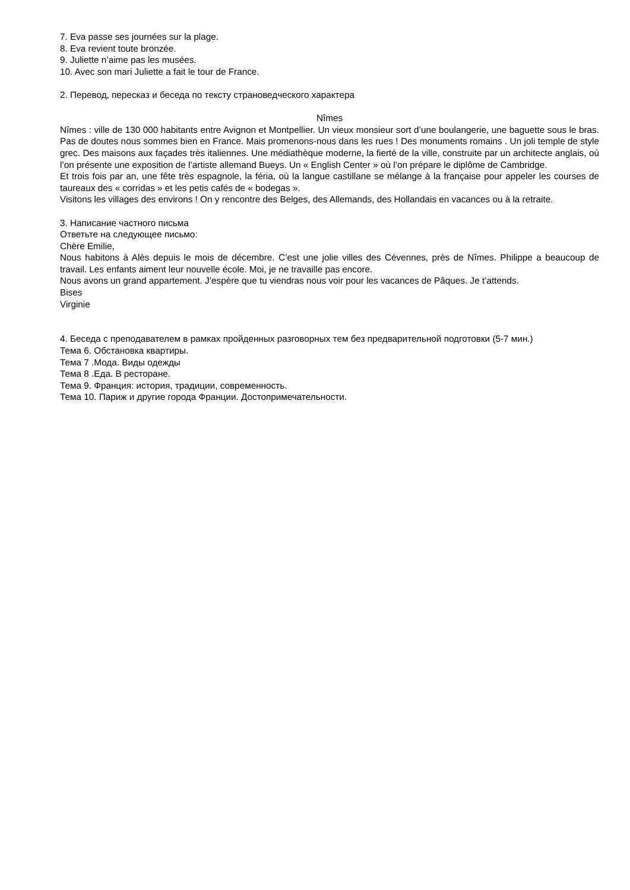7. Eva passe ses journées sur la plage.
8. Eva revient toute bronzée.
9. Juliette n’aime pas les musées.
10. Avec son mari Juliette a fait le tour de France.
2. Перевод, пересказ и беседа по тексту страноведческого характера
Nîmes
Nîmes : ville de 130 000 habitants entre Avignon et Montpellier. Un vieux monsieur sort d’une boulangerie, une baguette sous le bras. Pas de doutes nous sommes bien en France. Mais promenons-nous dans les rues ! Des monuments romains . Un joli temple de style grec. Des maisons aux façades très italiennes. Une médiathèque moderne, la fierté de la ville, construite par un architecte anglais, où l’on présente une exposition de l’artiste allemand Bueys. Un « English Center » où l’on prépare le diplôme de Cambridge.
Et trois fois par an, une fête très espagnole, la féria, où la langue castillane se mélange à la française pour appeler les courses de taureaux des « corridas » et les petis cafés de « bodegas ».
Visitons les villages des environs ! On y rencontre des Belges, des Allemands, des Hollandais en vacances ou à la retraite.
3. Написание частного письма
Ответьте на следующее письмо:
Chère Emilie,
Nous habitons à Alès depuis le mois de décembre. C’est une jolie villes des Cévennes, près de Nîmes. Philippe a beaucoup de travail. Les enfants aiment leur nouvelle école. Moi, je ne travaille pas encore.
Nous avons un grand appartement. J’espère que tu viendras nous voir pour les vacances de Pâques. Je t’attends.
Bises
Virginie
4. Беседа с преподавателем в рамках пройденных разговорных тем без предварительной подготовки (5-7 мин.)
Тема 6. Обстановка квартиры.
Тема 7 .Мода. Виды одежды
Тема 8 .Еда. В ресторане.
Тема 9. Франция: история, традиции, современность.
Тема 10. Париж и другие города Франции. Достопримечательности.